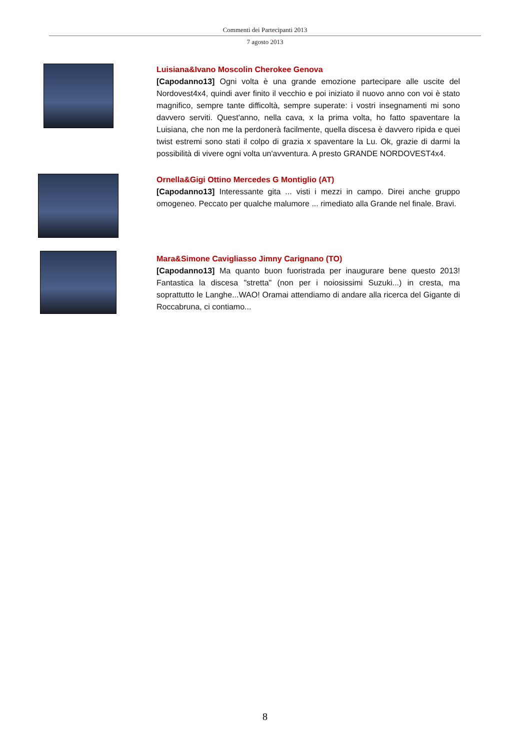Commenti dei Partecipanti 2013
7 agosto 2013
Luisiana&Ivano Moscolin Cherokee Genova
[Capodanno13] Ogni volta è una grande emozione partecipare alle uscite del Nordovest4x4, quindi aver finito il vecchio e poi iniziato il nuovo anno con voi è stato magnifico, sempre tante difficoltà, sempre superate: i vostri insegnamenti mi sono davvero serviti. Quest'anno, nella cava, x la prima volta, ho fatto spaventare la Luisiana, che non me la perdonerà facilmente, quella discesa è davvero ripida e quei twist estremi sono stati il colpo di grazia x spaventare la Lu. Ok, grazie di darmi la possibilità di vivere ogni volta un'avventura. A presto GRANDE NORDOVEST4x4.
Ornella&Gigi Ottino Mercedes G Montiglio (AT)
[Capodanno13] Interessante gita ... visti i mezzi in campo. Direi anche gruppo omogeneo. Peccato per qualche malumore ... rimediato alla Grande nel finale. Bravi.
Mara&Simone Cavigliasso Jimny Carignano (TO)
[Capodanno13] Ma quanto buon fuoristrada per inaugurare bene questo 2013! Fantastica la discesa "stretta" (non per i noiosissimi Suzuki...) in cresta, ma soprattutto le Langhe...WAO! Oramai attendiamo di andare alla ricerca del Gigante di Roccabruna, ci contiamo...
8